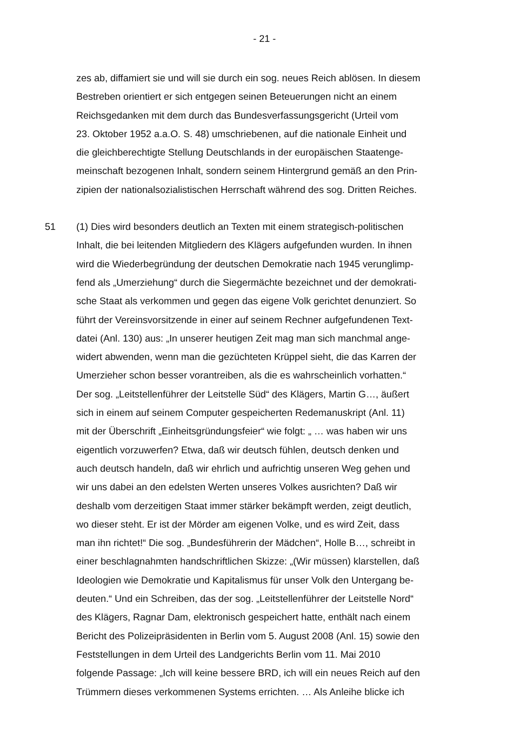- 21 -
zes ab, diffamiert sie und will sie durch ein sog. neues Reich ablösen. In diesem
Bestreben orientiert er sich entgegen seinen Beteuerungen nicht an einem
Reichsgedanken mit dem durch das Bundesverfassungsgericht (Urteil vom
23. Oktober 1952 a.a.O. S. 48) umschriebenen, auf die nationale Einheit und
die gleichberechtigte Stellung Deutschlands in der europäischen Staatenge-
meinschaft bezogenen Inhalt, sondern seinem Hintergrund gemäß an den Prin-
zipien der nationalsozialistischen Herrschaft während des sog. Dritten Reiches.
51
(1) Dies wird besonders deutlich an Texten mit einem strategisch-politischen
Inhalt, die bei leitenden Mitgliedern des Klägers aufgefunden wurden. In ihnen
wird die Wiederbegründung der deutschen Demokratie nach 1945 verunglimp-
fend als „Umerziehung“ durch die Siegermächte bezeichnet und der demokrati-
sche Staat als verkommen und gegen das eigene Volk gerichtet denunziert. So
führt der Vereinsvorsitzende in einer auf seinem Rechner aufgefundenen Text-
datei (Anl. 130) aus: „In unserer heutigen Zeit mag man sich manchmal ange-
widert abwenden, wenn man die gezüchteten Krüppel sieht, die das Karren der
Umerzieher schon besser vorantreiben, als die es wahrscheinlich vorhatten.“
Der sog. „Leitstellenführer der Leitstelle Süd“ des Klägers, Martin G…, äußert
sich in einem auf seinem Computer gespeicherten Redemanuskript (Anl. 11)
mit der Überschrift „Einheitsgründungsfeier“ wie folgt: „ … was haben wir uns
eigentlich vorzuwerfen? Etwa, daß wir deutsch fühlen, deutsch denken und
auch deutsch handeln, daß wir ehrlich und aufrichtig unseren Weg gehen und
wir uns dabei an den edelsten Werten unseres Volkes ausrichten? Daß wir
deshalb vom derzeitigen Staat immer stärker bekämpft werden, zeigt deutlich,
wo dieser steht. Er ist der Mörder am eigenen Volke, und es wird Zeit, dass
man ihn richtet!“ Die sog. „Bundesführerin der Mädchen“, Holle B…, schreibt in
einer beschlagnahmten handschriftlichen Skizze: „(Wir müssen) klarstellen, daß
Ideologien wie Demokratie und Kapitalismus für unser Volk den Untergang be-
deuten.“ Und ein Schreiben, das der sog. „Leitstellenführer der Leitstelle Nord“
des Klägers, Ragnar Dam, elektronisch gespeichert hatte, enthält nach einem
Bericht des Polizeipräsidenten in Berlin vom 5. August 2008 (Anl. 15) sowie den
Feststellungen in dem Urteil des Landgerichts Berlin vom 11. Mai 2010
folgende Passage: „Ich will keine bessere BRD, ich will ein neues Reich auf den
Trümmern dieses verkommenen Systems errichten. … Als Anleihe blicke ich